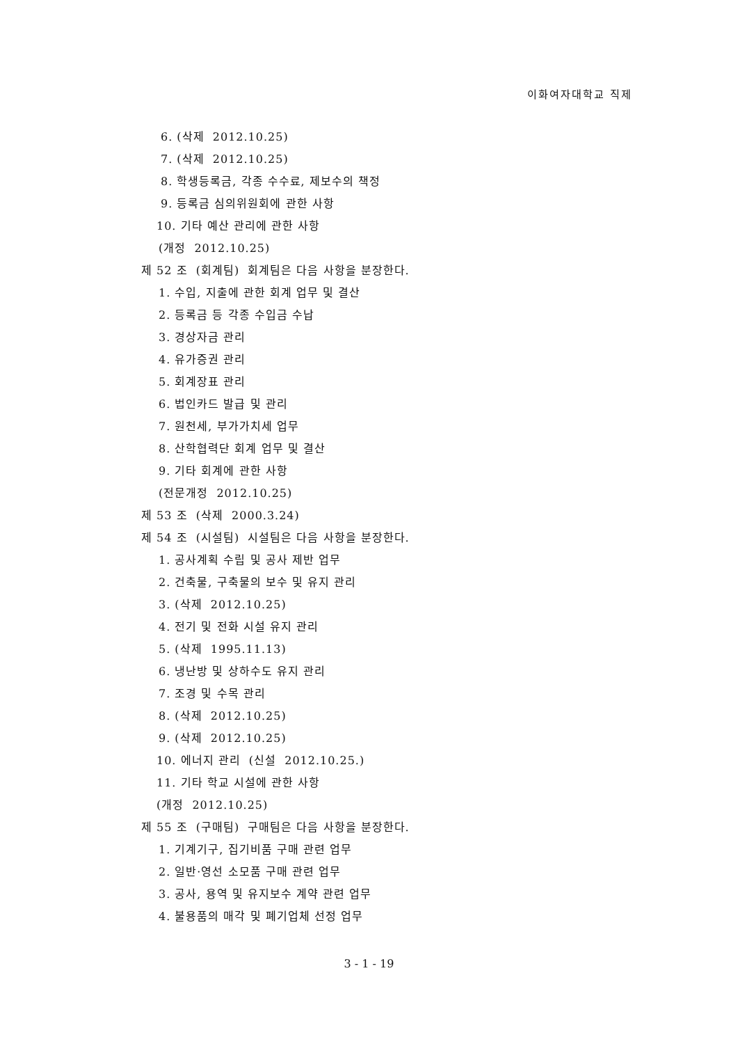이화여자대학교 직제
6. (삭제 2012.10.25)
7. (삭제 2012.10.25)
8. 학생등록금, 각종 수수료, 제보수의 책정
9. 등록금 심의위원회에 관한 사항
10. 기타 예산 관리에 관한 사항
(개정 2012.10.25)
제 52 조 (회계팀) 회계팀은 다음 사항을 분장한다.
1. 수입, 지출에 관한 회계 업무 및 결산
2. 등록금 등 각종 수입금 수납
3. 경상자금 관리
4. 유가증권 관리
5. 회계장표 관리
6. 법인카드 발급 및 관리
7. 원천세, 부가가치세 업무
8. 산학협력단 회계 업무 및 결산
9. 기타 회계에 관한 사항
(전문개정 2012.10.25)
제 53 조 (삭제 2000.3.24)
제 54 조 (시설팀) 시설팀은 다음 사항을 분장한다.
1. 공사계획 수립 및 공사 제반 업무
2. 건축물, 구축물의 보수 및 유지 관리
3. (삭제 2012.10.25)
4. 전기 및 전화 시설 유지 관리
5. (삭제 1995.11.13)
6. 냉난방 및 상하수도 유지 관리
7. 조경 및 수목 관리
8. (삭제 2012.10.25)
9. (삭제 2012.10.25)
10. 에너지 관리 (신설 2012.10.25.)
11. 기타 학교 시설에 관한 사항
(개정 2012.10.25)
제 55 조 (구매팀) 구매팀은 다음 사항을 분장한다.
1. 기계기구, 집기비품 구매 관련 업무
2. 일반·영선 소모품 구매 관련 업무
3. 공사, 용역 및 유지보수 계약 관련 업무
4. 불용품의 매각 및 폐기업체 선정 업무
3 - 1 - 19